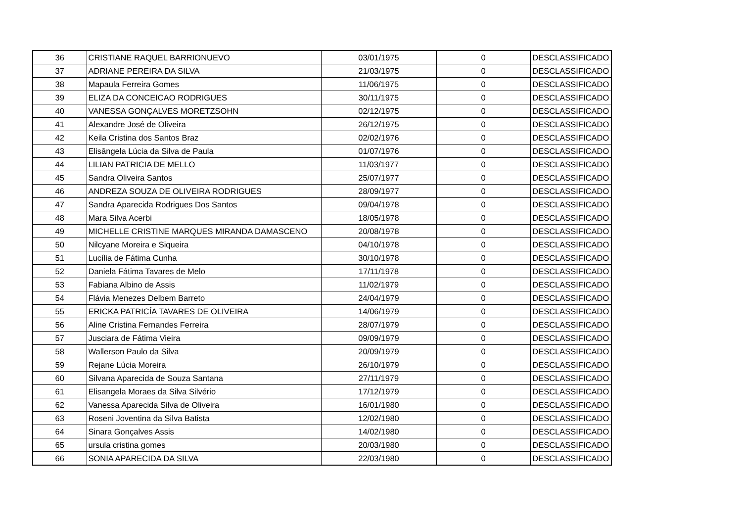| 36 | CRISTIANE RAQUEL BARRIONUEVO | 03/01/1975 | 0 | DESCLASSIFICADO |
| 37 | ADRIANE PEREIRA DA SILVA | 21/03/1975 | 0 | DESCLASSIFICADO |
| 38 | Mapaula Ferreira Gomes | 11/06/1975 | 0 | DESCLASSIFICADO |
| 39 | ELIZA DA CONCEICAO RODRIGUES | 30/11/1975 | 0 | DESCLASSIFICADO |
| 40 | VANESSA GONÇALVES MORETZSOHN | 02/12/1975 | 0 | DESCLASSIFICADO |
| 41 | Alexandre José de Oliveira | 26/12/1975 | 0 | DESCLASSIFICADO |
| 42 | Keila Cristina dos Santos Braz | 02/02/1976 | 0 | DESCLASSIFICADO |
| 43 | Elisângela Lúcia da Silva de Paula | 01/07/1976 | 0 | DESCLASSIFICADO |
| 44 | LILIAN PATRICIA DE MELLO | 11/03/1977 | 0 | DESCLASSIFICADO |
| 45 | Sandra Oliveira Santos | 25/07/1977 | 0 | DESCLASSIFICADO |
| 46 | ANDREZA SOUZA DE OLIVEIRA RODRIGUES | 28/09/1977 | 0 | DESCLASSIFICADO |
| 47 | Sandra Aparecida Rodrigues Dos Santos | 09/04/1978 | 0 | DESCLASSIFICADO |
| 48 | Mara Silva Acerbi | 18/05/1978 | 0 | DESCLASSIFICADO |
| 49 | MICHELLE CRISTINE MARQUES MIRANDA DAMASCENO | 20/08/1978 | 0 | DESCLASSIFICADO |
| 50 | Nilcyane Moreira e Siqueira | 04/10/1978 | 0 | DESCLASSIFICADO |
| 51 | Lucília de Fátima Cunha | 30/10/1978 | 0 | DESCLASSIFICADO |
| 52 | Daniela Fátima Tavares de Melo | 17/11/1978 | 0 | DESCLASSIFICADO |
| 53 | Fabiana Albino de Assis | 11/02/1979 | 0 | DESCLASSIFICADO |
| 54 | Flávia Menezes Delbem Barreto | 24/04/1979 | 0 | DESCLASSIFICADO |
| 55 | ERICKA PATRICÍA TAVARES DE OLIVEIRA | 14/06/1979 | 0 | DESCLASSIFICADO |
| 56 | Aline Cristina Fernandes Ferreira | 28/07/1979 | 0 | DESCLASSIFICADO |
| 57 | Jusciara de Fátima Vieira | 09/09/1979 | 0 | DESCLASSIFICADO |
| 58 | Wallerson Paulo da Silva | 20/09/1979 | 0 | DESCLASSIFICADO |
| 59 | Rejane Lúcia Moreira | 26/10/1979 | 0 | DESCLASSIFICADO |
| 60 | Silvana Aparecida de Souza Santana | 27/11/1979 | 0 | DESCLASSIFICADO |
| 61 | Elisangela Moraes da Silva Silvério | 17/12/1979 | 0 | DESCLASSIFICADO |
| 62 | Vanessa Aparecida Silva de Oliveira | 16/01/1980 | 0 | DESCLASSIFICADO |
| 63 | Roseni Joventina da Silva Batista | 12/02/1980 | 0 | DESCLASSIFICADO |
| 64 | Sinara Gonçalves Assis | 14/02/1980 | 0 | DESCLASSIFICADO |
| 65 | ursula cristina gomes | 20/03/1980 | 0 | DESCLASSIFICADO |
| 66 | SONIA APARECIDA DA SILVA | 22/03/1980 | 0 | DESCLASSIFICADO |